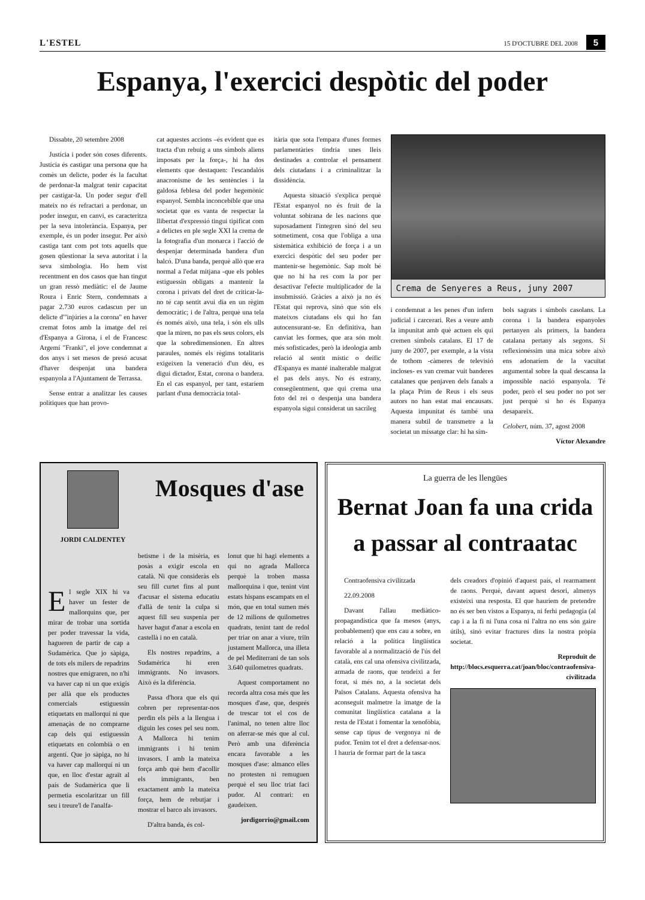L'ESTEL 15 D'OCTUBRE DEL 2008 5
Espanya, l'exercici despòtic del poder
Dissabte, 20 setembre 2008
Justícia i poder són coses diferents. Justícia és castigar una persona que ha comès un delicte, poder és la facultat de perdonar-la malgrat tenir capacitat per castigar-la. Un poder segur d'ell mateix no és refractari a perdonar, un poder insegur, en canvi, es caracteritza per la seva intolerància. Espanya, per exemple, és un poder insegur. Per això castiga tant com pot tots aquells que gosen qüestionar la seva autoritat i la seva simbologia. Ho hem vist recentment en dos casos que han tingut un gran ressò mediàtic: el de Jaume Roura i Enric Stern, condemnats a pagar 2.730 euros cadascun per un delicte d'"injúries a la corona" en haver cremat fotos amb la imatge del rei d'Espanya a Girona, i el de Francesc Argemí "Franki", el jove condemnat a dos anys i set mesos de presó acusat d'haver despenjat una bandera espanyola a l'Ajuntament de Terrassa.
Sense entrar a analitzar les causes polítiques que han provo-
cat aquestes accions –és evident que es tracta d'un rebuig a uns símbols aliens imposats per la força-, hi ha dos elements que destaquen: l'escandalós anacronisme de les sentències i la galdosa feblesa del poder hegemònic espanyol. Sembla inconcebible que una societat que es vanta de respectar la llibertat d'expressió tingui tipificat com a delictes en ple segle XXI la crema de la fotografia d'un monarca i l'acció de despenjar determinada bandera d'un balcó. D'una banda, perquè allò que era normal a l'edat mitjana -que els pobles estiguessin obligats a mantenir la corona i privats del dret de criticar-la- no té cap sentit avui dia en un règim democràtic; i de l'altra, perquè una tela és només això, una tela, i són els ulls que la miren, no pas els seus colors, els que la sobredimensionen. En altres paraules, només els règims totalitaris exigeixen la veneració d'un déu, es digui dictador, Estat, corona o bandera. En el cas espanyol, per tant, estaríem parlant d'una democràcia total-
itària que sota l'empara d'unes formes parlamentàries tindria unes lleis destinades a controlar el pensament dels ciutadans i a criminalitzar la dissidència.
Aquesta situació s'explica perquè l'Estat espanyol no és fruit de la voluntat sobirana de les nacions que suposadament l'integren sinó del seu sotmetiment, cosa que l'obliga a una sistemàtica exhibició de força i a un exercici despòtic del seu poder per mantenir-se hegemònic. Sap molt bé que no hi ha res com la por per desactivar l'efecte multiplicador de la insubmissió. Gràcies a això ja no és l'Estat qui reprova, sinó que són els mateixos ciutadans els qui ho fan autocensurant-se. En definitiva, han canviat les formes, que ara són molt més sofisticades, però la ideologia amb relació al sentit místic o deífic d'Espanya es manté inalterable malgrat el pas dels anys. No és estrany, consegüentment, que qui crema una foto del rei o despenja una bandera espanyola sigui considerat un sacríleg
Crema de Senyeres a Reus, juny 2007
i condemnat a les penes d'un infern judicial i carcerari. Res a veure amb la impunitat amb què actuen els qui cremen símbols catalans. El 17 de juny de 2007, per exemple, a la vista de tothom -càmeres de televisió incloses- es van cremar vuit banderes catalanes que penjaven dels fanals a la plaça Prim de Reus i els seus autors no han estat mai encausats. Aquesta impunitat és també una manera subtil de transmetre a la societat un missatge clar: hi ha sím-
bols sagrats i símbols casolans. La corona i la bandera espanyoles pertanyen als primers, la bandera catalana pertany als segons. Si reflexionéssim una mica sobre això ens adonaríem de la vacuïtat argumental sobre la qual descansa la impossible nació espanyola. Té poder, però el seu poder no pot ser just perquè si ho és Espanya desapareix.
Celobert, núm. 37, agost 2008
Víctor Alexandre
JORDI CALDENTEY
Mosques d'ase
El segle XIX hi va haver un fester de mallorquins que, per mirar de trobar una sortida per poder travessar la vida, hagueren de partir de cap a Sudamèrica. Que jo sàpiga, de tots els milers de repadrins nostres que emigraren, no n'hi va haver cap ni un que exigís per allà que els productes comercials estiguessin etiquetats en mallorquí ni que amenaçàs de no comprarne cap dels qui estiguessin etiquetats en colombià o en argentí. Que jo sàpiga, no hi va haver cap mallorquí ni un que, en lloc d'estar agraït al país de Sudamèrica que li permetia escolaritzar un fill seu i treure'l de l'analfa-
betisme i de la misèria, es posàs a exigir escola en català. Ni que consideràs els seu fill curtet fins al punt d'acusar el sistema educatiu d'allà de tenir la culpa si aquest fill seu suspenia per haver hagut d'anar a escola en castellà i no en català.
Els nostres repadrins, a Sudamèrica hi eren immigrants. No invasors. Això és la diferència.
Passa d'hora que els qui cobren per representar-nos perdin els pèls a la llengua i diguin les coses pel seu nom. A Mallorca hi tenim immigrants i hi tenim invasors. I amb la mateixa força amb què hem d'acollir els immigrants, ben exactament amb la mateixa força, hem de rebutjar i mostrar el barco als invasors.
D'altra banda, és col-
lonut que hi hagi elements a qui no agrada Mallorca perquè la troben massa mallorquina i que, tenint vint estats hispans escampats en el món, que en total sumen més de 12 milions de quilometres quadrats, tenint tant de redol per triar on anar a viure, triïn justament Mallorca, una illeta de pel Mediterrani de tan sols 3.640 quilometres quadrats.
Aquest comportament no recorda altra cosa més que les mosques d'ase, que, després de trescar tot el cos de l'animal, no tenen altre lloc on aferrar-se més que al cul. Però amb una diferència encara favorable a les mosques d'ase: almanco elles no protesten ni remuguen perquè el seu lloc triat faci pudor. Al contrari: en gaudeixen.
jordigorrio@gmail.com
La guerra de les llengües
Bernat Joan fa una crida a passar al contraatac
Contraofensiva civilitzada
22.09.2008
Davant l'allau mediàtico-propagandística que fa mesos (anys, probablement) que ens cau a sobre, en relació a la política lingüística favorable al a normalització de l'ús del català, ens cal una ofensiva civilitzada, armada de raons, que tendeixi a fer forat, si més no, a la societat dels Països Catalans. Aquesta ofensiva ha aconseguit malmetre la imatge de la comunitat lingüística catalana a la resta de l'Estat i fomentar la xenofòbia, sense cap tipus de vergonya ni de pudor. Tenim tot el dret a defensar-nos. I hauria de formar part de la tasca
dels creadors d'opinió d'aquest país, el rearmament de raons. Perquè, davant aquest desori, almenys existeixi una resposta. El que hauríem de pretendre no és ser ben vistos a Espanya, ni ferhi pedagogia (al cap i a la fi ni l'una cosa ni l'altra no ens són gaire útils), sinó evitar fractures dins la nostra pròpia societat.
Reproduït de http://blocs.esquerra.cat/joan/bloc/contraofensiva-civilitzada